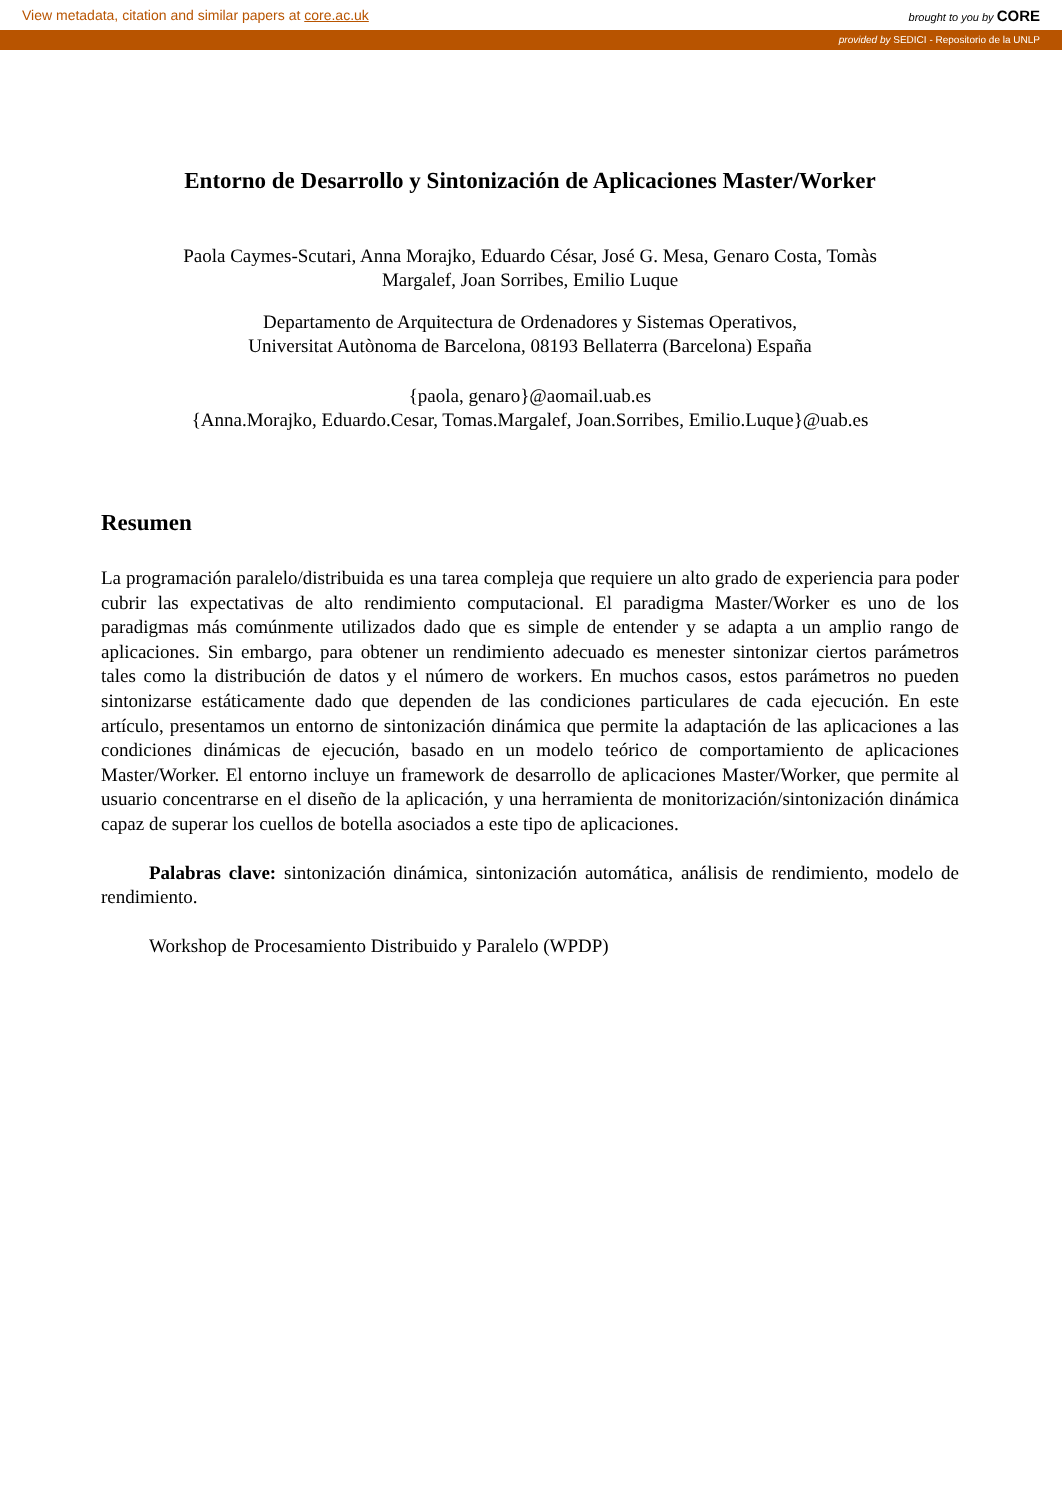View metadata, citation and similar papers at core.ac.uk brought to you by CORE
provided by SEDICI - Repositorio de la UNLP
Entorno de Desarrollo y Sintonización de Aplicaciones Master/Worker
Paola Caymes-Scutari, Anna Morajko, Eduardo César, José G. Mesa, Genaro Costa, Tomàs
Margalef, Joan Sorribes, Emilio Luque
Departamento de Arquitectura de Ordenadores y Sistemas Operativos,
Universitat Autònoma de Barcelona, 08193 Bellaterra (Barcelona) España
{paola, genaro}@aomail.uab.es
{Anna.Morajko, Eduardo.Cesar, Tomas.Margalef, Joan.Sorribes, Emilio.Luque}@uab.es
Resumen
La programación paralelo/distribuida es una tarea compleja que requiere un alto grado de experiencia para poder cubrir las expectativas de alto rendimiento computacional. El paradigma Master/Worker es uno de los paradigmas más comúnmente utilizados dado que es simple de entender y se adapta a un amplio rango de aplicaciones. Sin embargo, para obtener un rendimiento adecuado es menester sintonizar ciertos parámetros tales como la distribución de datos y el número de workers. En muchos casos, estos parámetros no pueden sintonizarse estáticamente dado que dependen de las condiciones particulares de cada ejecución. En este artículo, presentamos un entorno de sintonización dinámica que permite la adaptación de las aplicaciones a las condiciones dinámicas de ejecución, basado en un modelo teórico de comportamiento de aplicaciones Master/Worker. El entorno incluye un framework de desarrollo de aplicaciones Master/Worker, que permite al usuario concentrarse en el diseño de la aplicación, y una herramienta de monitorización/sintonización dinámica capaz de superar los cuellos de botella asociados a este tipo de aplicaciones.
Palabras clave: sintonización dinámica, sintonización automática, análisis de rendimiento, modelo de rendimiento.
Workshop de Procesamiento Distribuido y Paralelo (WPDP)